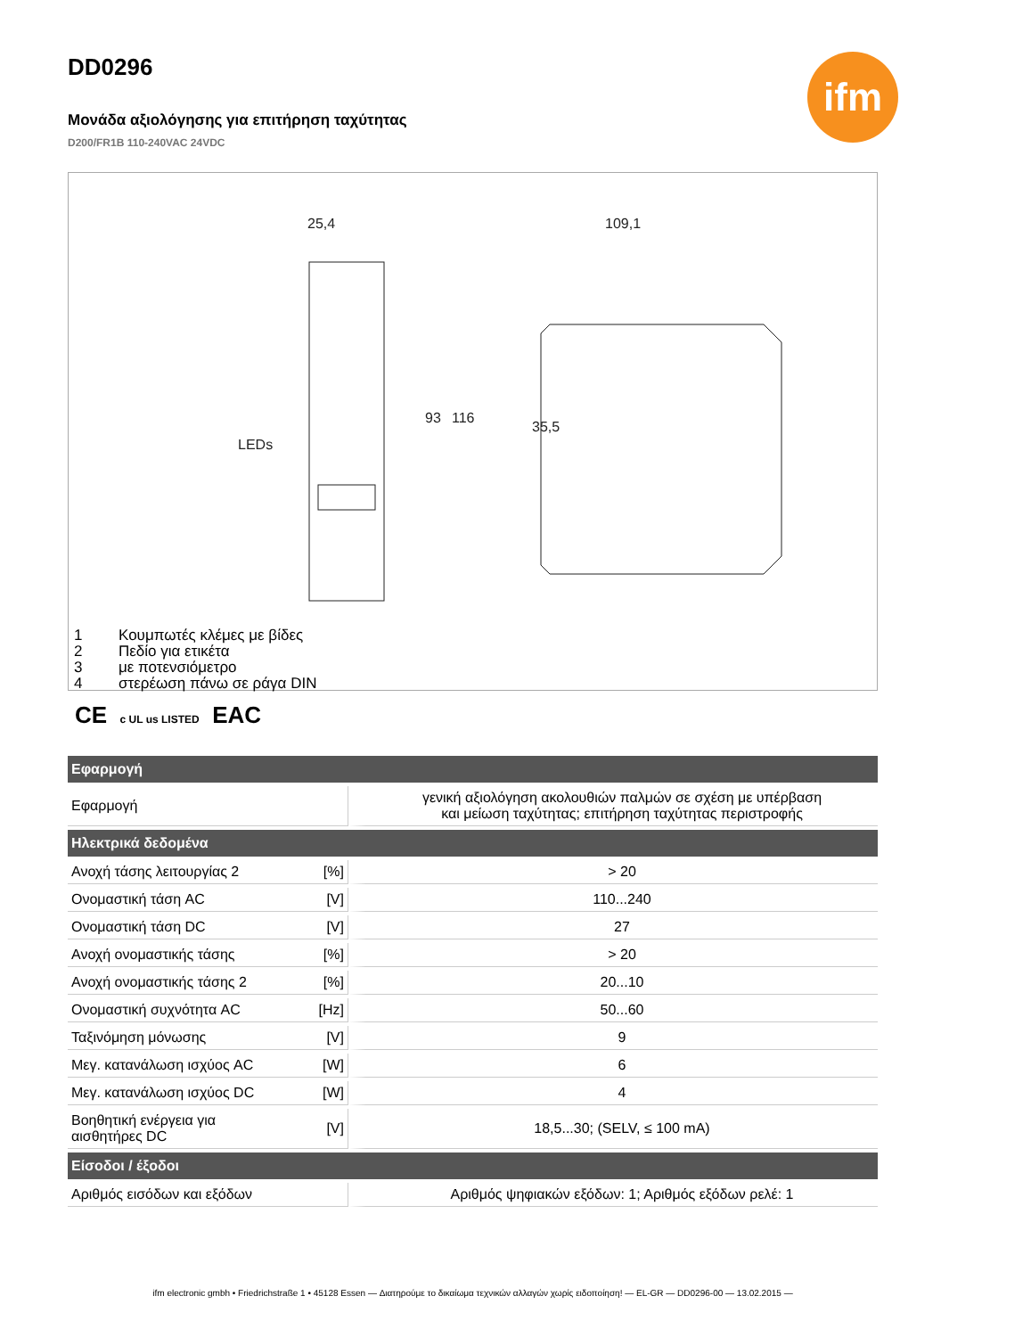ifm
DD0296
Μονάδα αξιολόγησης για επιτήρηση ταχύτητας
D200/FR1B 110-240VAC 24VDC
25,4
109,1
LEDs
93
116
35,5
1 Κουμπωτές κλέμες με βίδες
2 Πεδίο για ετικέτα
3 με ποτενσιόμετρο
4 στερέωση πάνω σε ράγα DIN
CE c UL us LISTED EAC
| Εφαρμογή | | |
| --- | --- | --- |
| Εφαρμογή | | γενική αξιολόγηση ακολουθιών παλμών σε σχέση με υπέρβαση και μείωση ταχύτητας; επιτήρηση ταχύτητας περιστροφής |
| Ηλεκτρικά δεδομένα | | |
| Ανοχή τάσης λειτουργίας 2 | [%] | > 20 |
| Ονομαστική τάση AC | [V] | 110...240 |
| Ονομαστική τάση DC | [V] | 27 |
| Ανοχή ονομαστικής τάσης | [%] | > 20 |
| Ανοχή ονομαστικής τάσης 2 | [%] | 20...10 |
| Ονομαστική συχνότητα AC | [Hz] | 50...60 |
| Ταξινόμηση μόνωσης | [V] | 9 |
| Μεγ. κατανάλωση ισχύος AC | [W] | 6 |
| Μεγ. κατανάλωση ισχύος DC | [W] | 4 |
| Βοηθητική ενέργεια για αισθητήρες DC | [V] | 18,5...30; (SELV, ≤ 100 mA) |
| Είσοδοι / έξοδοι | | |
| Αριθμός εισόδων και εξόδων | | Αριθμός ψηφιακών εξόδων: 1; Αριθμός εξόδων ρελέ: 1 |
ifm electronic gmbh • Friedrichstraße 1 • 45128 Essen — Διατηρούμε το δικαίωμα τεχνικών αλλαγών χωρίς ειδοποίηση! — EL-GR — DD0296-00 — 13.02.2015 —